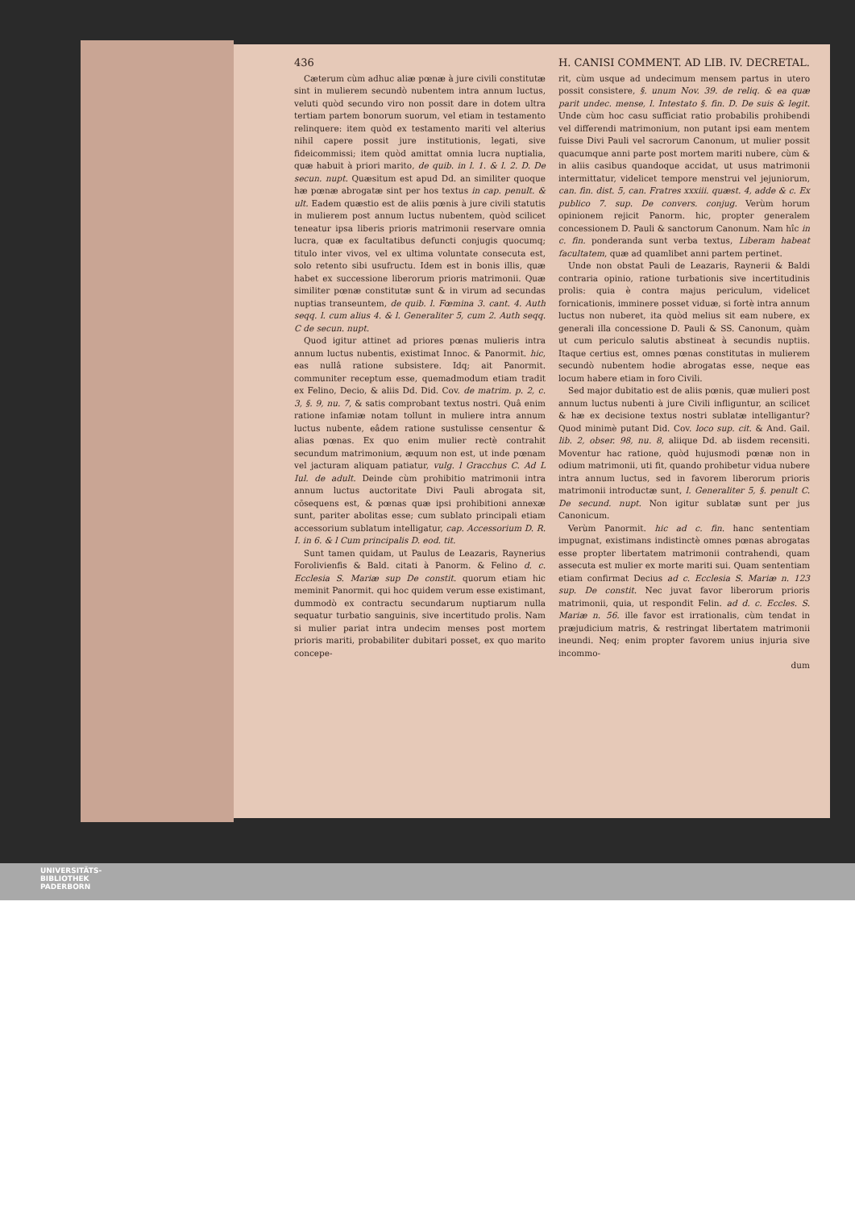436 H. CANISI COMMENT. AD LIB. IV. DECRETAL.
Cæterum cùm adhuc aliæ pœnæ à jure civili constitutæ sint in mulierem secundò nubentem intra annum luctus, veluti quòd secundo viro non possit dare in dotem ultra tertiam partem bonorum suorum, vel etiam in testamento relinquere: item quòd ex testamento mariti vel alterius nihil capere possit jure institutionis, legati, sive fideicommissi; item quòd amittat omnia lucra nuptialia, quæ habuit à priori marito, de quib. in l. 1. & l. 2. D. De secun. nupt. Quæsitum est apud Dd. an similiter quoque hæ pœnæ abrogatæ sint per hos textus in cap. penult. & ult. Eadem quæstio est de aliis pœnis à jure civili statutis in mulierem post annum luctus nubentem, quòd scilicet teneatur ipsa liberis prioris matrimonii reservare omnia lucra, quæ ex facultatibus defuncti conjugis quocumq; titulo inter vivos, vel ex ultima voluntate consecuta est, solo retento sibi usufructu. Idem est in bonis illis, quæ habet ex successione liberorum prioris matrimonii. Quæ similiter pœnæ constitutæ sunt & in virum ad secundas nuptias transeuntem, de quib. l. Fœmina 3. cant. 4. Auth seqq. l. cum alius 4. & l. Generaliter 5, cum 2. Auth seqq. C de secun. nupt.
Quod igitur attinet ad priores pœnas mulieris intra annum luctus nubentis, existimat Innoc. & Panormit. hic, eas nullâ ratione subsistere. Idq; ait Panormit. communiter receptum esse, quemadmodum etiam tradit ex Felino, Decio, & aliis Dd. Did. Cov. de matrim. p. 2, c. 3, §. 9, nu. 7, & satis comprobant textus nostri. Quâ enim ratione infamiæ notam tollunt in muliere intra annum luctus nubente, eâdem ratione sustulisse censentur & alias pœnas. Ex quo enim mulier rectè contrahit secundum matrimonium, æquum non est, ut inde pœnam vel jacturam aliquam patiatur, vulg. l Gracchus C. Ad L Iul. de adult. Deinde cùm prohibitio matrimonii intra annum luctus auctoritate Divi Pauli abrogata sit, cōsequens est, & pœnas quæ ipsi prohibitioni annexæ sunt, pariter abolitas esse; cum sublato principali etiam accessorium sublatum intelligatur, cap. Accessorium D. R. I. in 6. & l Cum principalis D. eod. tit.
Sunt tamen quidam, ut Paulus de Leazaris, Raynerius Forolivienfis & Bald. citati à Panorm. & Felino d. c. Ecclesia S. Mariæ sup De constit. quorum etiam hic meminit Panormit. qui hoc quidem verum esse existimant, dummodò ex contractu secundarum nuptiarum nulla sequatur turbatio sanguinis, sive incertitudo prolis. Nam si mulier pariat intra undecim menses post mortem prioris mariti, probabiliter dubitari posset, ex quo marito concepe-
rit, cùm usque ad undecimum mensem partus in utero possit consistere, §. unum Nov. 39. de reliq. & ea quæ parit undec. mense, l. Intestato §. fin. D. De suis & legit. Unde cùm hoc casu sufficiat ratio probabilis prohibendi vel differendi matrimonium, non putant ipsi eam mentem fuisse Divi Pauli vel sacrorum Canonum, ut mulier possit quacumque anni parte post mortem mariti nubere, cùm & in aliis casibus quandoque accidat, ut usus matrimonii intermittatur, videlicet tempore menstrui vel jejuniorum, can. fin. dist. 5, can. Fratres xxxiii. quæst. 4, adde & c. Ex publico 7. sup. De convers. conjug. Verùm horum opinionem rejicit Panorm. hic, propter generalem concessionem D. Pauli & sanctorum Canonum. Nam hîc in c. fin. ponderanda sunt verba textus, Liberam habeat facultatem, quæ ad quamlibet anni partem pertinet.
Unde non obstat Pauli de Leazaris, Raynerii & Baldi contraria opinio, ratione turbationis sive incertitudinis prolis: quia è contra majus periculum, videlicet fornicationis, imminere posset viduæ, si fortè intra annum luctus non nuberet, ita quòd melius sit eam nubere, ex generali illa concessione D. Pauli & SS. Canonum, quàm ut cum periculo salutis abstineat à secundis nuptiis. Itaque certius est, omnes pœnas constitutas in mulierem secundò nubentem hodie abrogatas esse, neque eas locum habere etiam in foro Civili.
Sed major dubitatio est de aliis pœnis, quæ mulieri post annum luctus nubenti à jure Civili infliguntur, an scilicet & hæ ex decisione textus nostri sublatæ intelligantur? Quod minimè putant Did. Cov. loco sup. cit. & And. Gail. lib. 2, obser. 98, nu. 8, aliique Dd. ab iisdem recensiti. Moventur hac ratione, quòd hujusmodi pœnæ non in odium matrimonii, uti fit, quando prohibetur vidua nubere intra annum luctus, sed in favorem liberorum prioris matrimonii introductæ sunt, l. Generaliter 5, §. penult C. De secund. nupt. Non igitur sublatæ sunt per jus Canonicum.
Verùm Panormit. hic ad c. fin. hanc sententiam impugnat, existimans indistinctè omnes pœnas abrogatas esse propter libertatem matrimonii contrahendi, quam assecuta est mulier ex morte mariti sui. Quam sententiam etiam confirmat Decius ad c. Ecclesia S. Mariæ n. 123 sup. De constit. Nec juvat favor liberorum prioris matrimonii, quia, ut respondit Felin. ad d. c. Eccles. S. Mariæ n. 56. ille favor est irrationalis, cùm tendat in præjudicium matris, & restringat libertatem matrimonii ineundi. Neq; enim propter favorem unius injuria sive incommo-
dum
UNIVERSITÄTS-
BIBLIOTHEK
PADERBORN